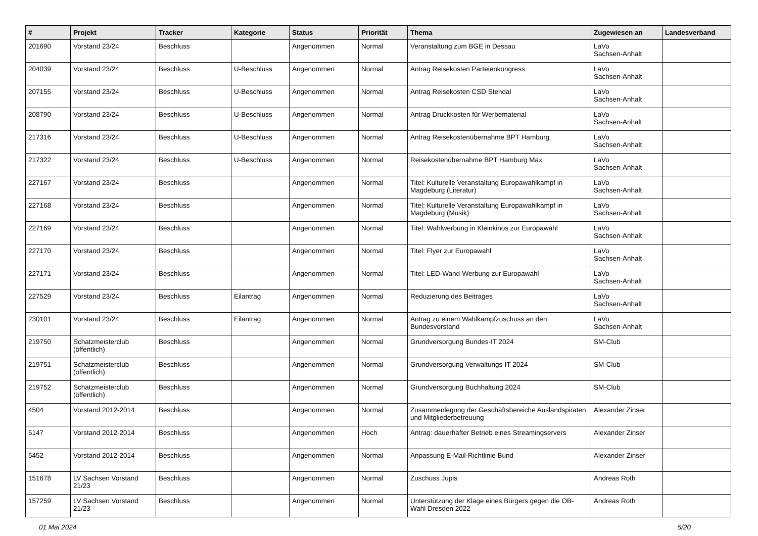| # | Projekt | Tracker | Kategorie | Status | Priorität | Thema | Zugewiesen an | Landesverband |
| --- | --- | --- | --- | --- | --- | --- | --- | --- |
| 201690 | Vorstand 23/24 | Beschluss | | Angenommen | Normal | Veranstaltung zum BGE in Dessau | LaVo Sachsen-Anhalt | |
| 204039 | Vorstand 23/24 | Beschluss | U-Beschluss | Angenommen | Normal | Antrag Reisekosten Parteienkongress | LaVo Sachsen-Anhalt | |
| 207155 | Vorstand 23/24 | Beschluss | U-Beschluss | Angenommen | Normal | Antrag Reisekosten CSD Stendal | LaVo Sachsen-Anhalt | |
| 208790 | Vorstand 23/24 | Beschluss | U-Beschluss | Angenommen | Normal | Antrag Druckkosten für Werbematerial | LaVo Sachsen-Anhalt | |
| 217316 | Vorstand 23/24 | Beschluss | U-Beschluss | Angenommen | Normal | Antrag Reisekostenübernahme BPT Hamburg | LaVo Sachsen-Anhalt | |
| 217322 | Vorstand 23/24 | Beschluss | U-Beschluss | Angenommen | Normal | Reisekostenübernahme BPT Hamburg Max | LaVo Sachsen-Anhalt | |
| 227167 | Vorstand 23/24 | Beschluss | | Angenommen | Normal | Titel: Kulturelle Veranstaltung Europawahlkampf in Magdeburg (Literatur) | LaVo Sachsen-Anhalt | |
| 227168 | Vorstand 23/24 | Beschluss | | Angenommen | Normal | Titel: Kulturelle Veranstaltung Europawahlkampf in Magdeburg (Musik) | LaVo Sachsen-Anhalt | |
| 227169 | Vorstand 23/24 | Beschluss | | Angenommen | Normal | Titel: Wahlwerbung in Kleinkinos zur Europawahl | LaVo Sachsen-Anhalt | |
| 227170 | Vorstand 23/24 | Beschluss | | Angenommen | Normal | Titel: Flyer zur Europawahl | LaVo Sachsen-Anhalt | |
| 227171 | Vorstand 23/24 | Beschluss | | Angenommen | Normal | Titel: LED-Wand-Werbung zur Europawahl | LaVo Sachsen-Anhalt | |
| 227529 | Vorstand 23/24 | Beschluss | Eilantrag | Angenommen | Normal | Reduzierung des Beitrages | LaVo Sachsen-Anhalt | |
| 230101 | Vorstand 23/24 | Beschluss | Eilantrag | Angenommen | Normal | Antrag zu einem Wahlkampfzuschuss an den Bundesvorstand | LaVo Sachsen-Anhalt | |
| 219750 | Schatzmeisterclub (öffentlich) | Beschluss | | Angenommen | Normal | Grundversorgung Bundes-IT 2024 | SM-Club | |
| 219751 | Schatzmeisterclub (öffentlich) | Beschluss | | Angenommen | Normal | Grundversorgung Verwaltungs-IT 2024 | SM-Club | |
| 219752 | Schatzmeisterclub (öffentlich) | Beschluss | | Angenommen | Normal | Grundversorgung Buchhaltung 2024 | SM-Club | |
| 4504 | Vorstand 2012-2014 | Beschluss | | Angenommen | Normal | Zusammenlegung der Geschäftsbereiche Auslandspiraten und Mitgliederbetreuung | Alexander Zinser | |
| 5147 | Vorstand 2012-2014 | Beschluss | | Angenommen | Hoch | Antrag: dauerhafter Betrieb eines Streamingservers | Alexander Zinser | |
| 5452 | Vorstand 2012-2014 | Beschluss | | Angenommen | Normal | Anpassung E-Mail-Richtlinie Bund | Alexander Zinser | |
| 151678 | LV Sachsen Vorstand 21/23 | Beschluss | | Angenommen | Normal | Zuschuss Jupis | Andreas Roth | |
| 157259 | LV Sachsen Vorstand 21/23 | Beschluss | | Angenommen | Normal | Unterstützung der Klage eines Bürgers gegen die OB-Wahl Dresden 2022 | Andreas Roth | |
01 Mai 2024 5/20